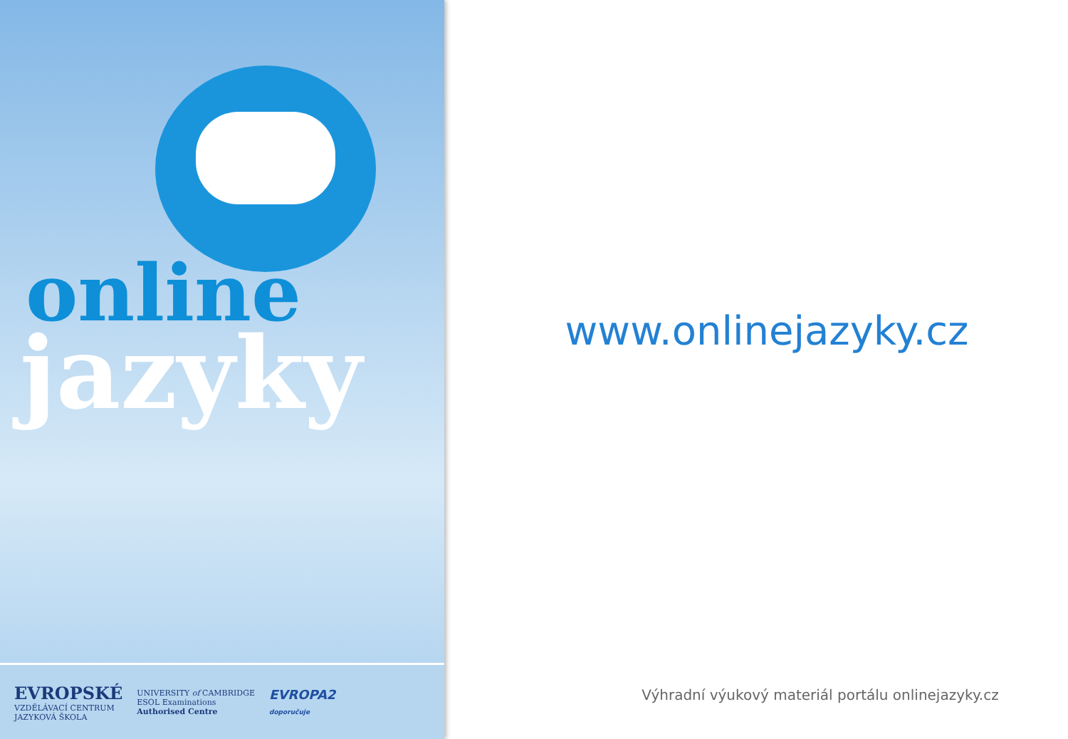online
jazyky
EVROPSKÉ
VZDĚLÁVACÍ CENTRUM
JAZYKOVÁ ŠKOLA
UNIVERSITY of CAMBRIDGE
ESOL Examinations
Authorised Centre
EVROPA2
doporučuje
www.onlinejazyky.cz
Výhradní výukový materiál portálu onlinejazyky.cz